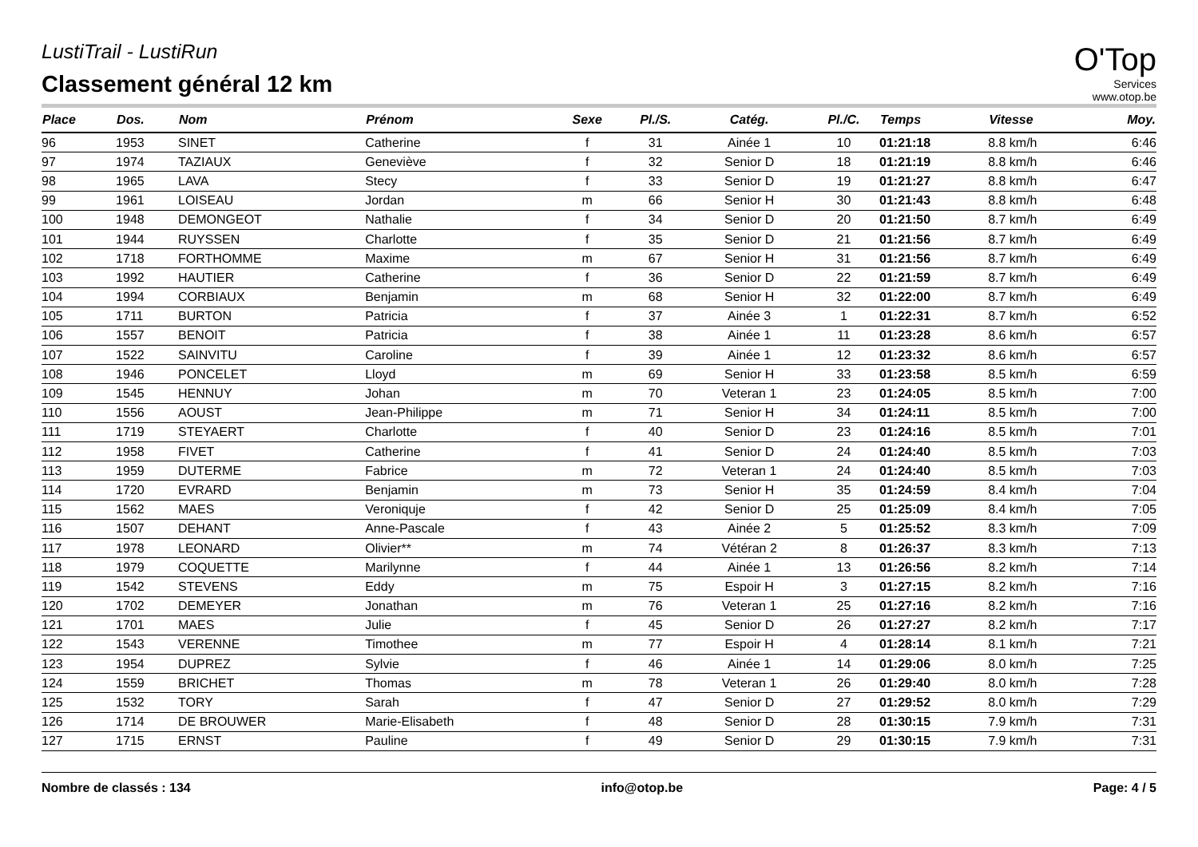O'Top
Services
www.otop.be
LustiTrail - LustiRun
Classement général 12 km
| Place | Dos. | Nom | Prénom | Sexe | Pl./S. | Catég. | Pl./C. | Temps | Vitesse | Moy. |
| --- | --- | --- | --- | --- | --- | --- | --- | --- | --- | --- |
| 96 | 1953 | SINET | Catherine | f | 31 | Ainée 1 | 10 | 01:21:18 | 8.8 km/h | 6:46 |
| 97 | 1974 | TAZIAUX | Geneviève | f | 32 | Senior D | 18 | 01:21:19 | 8.8 km/h | 6:46 |
| 98 | 1965 | LAVA | Stecy | f | 33 | Senior D | 19 | 01:21:27 | 8.8 km/h | 6:47 |
| 99 | 1961 | LOISEAU | Jordan | m | 66 | Senior H | 30 | 01:21:43 | 8.8 km/h | 6:48 |
| 100 | 1948 | DEMONGEOT | Nathalie | f | 34 | Senior D | 20 | 01:21:50 | 8.7 km/h | 6:49 |
| 101 | 1944 | RUYSSEN | Charlotte | f | 35 | Senior D | 21 | 01:21:56 | 8.7 km/h | 6:49 |
| 102 | 1718 | FORTHOMME | Maxime | m | 67 | Senior H | 31 | 01:21:56 | 8.7 km/h | 6:49 |
| 103 | 1992 | HAUTIER | Catherine | f | 36 | Senior D | 22 | 01:21:59 | 8.7 km/h | 6:49 |
| 104 | 1994 | CORBIAUX | Benjamin | m | 68 | Senior H | 32 | 01:22:00 | 8.7 km/h | 6:49 |
| 105 | 1711 | BURTON | Patricia | f | 37 | Ainée 3 | 1 | 01:22:31 | 8.7 km/h | 6:52 |
| 106 | 1557 | BENOIT | Patricia | f | 38 | Ainée 1 | 11 | 01:23:28 | 8.6 km/h | 6:57 |
| 107 | 1522 | SAINVITU | Caroline | f | 39 | Ainée 1 | 12 | 01:23:32 | 8.6 km/h | 6:57 |
| 108 | 1946 | PONCELET | Lloyd | m | 69 | Senior H | 33 | 01:23:58 | 8.5 km/h | 6:59 |
| 109 | 1545 | HENNUY | Johan | m | 70 | Veteran 1 | 23 | 01:24:05 | 8.5 km/h | 7:00 |
| 110 | 1556 | AOUST | Jean-Philippe | m | 71 | Senior H | 34 | 01:24:11 | 8.5 km/h | 7:00 |
| 111 | 1719 | STEYAERT | Charlotte | f | 40 | Senior D | 23 | 01:24:16 | 8.5 km/h | 7:01 |
| 112 | 1958 | FIVET | Catherine | f | 41 | Senior D | 24 | 01:24:40 | 8.5 km/h | 7:03 |
| 113 | 1959 | DUTERME | Fabrice | m | 72 | Veteran 1 | 24 | 01:24:40 | 8.5 km/h | 7:03 |
| 114 | 1720 | EVRARD | Benjamin | m | 73 | Senior H | 35 | 01:24:59 | 8.4 km/h | 7:04 |
| 115 | 1562 | MAES | Veroniquje | f | 42 | Senior D | 25 | 01:25:09 | 8.4 km/h | 7:05 |
| 116 | 1507 | DEHANT | Anne-Pascale | f | 43 | Ainée 2 | 5 | 01:25:52 | 8.3 km/h | 7:09 |
| 117 | 1978 | LEONARD | Olivier** | m | 74 | Vétéran 2 | 8 | 01:26:37 | 8.3 km/h | 7:13 |
| 118 | 1979 | COQUETTE | Marilynne | f | 44 | Ainée 1 | 13 | 01:26:56 | 8.2 km/h | 7:14 |
| 119 | 1542 | STEVENS | Eddy | m | 75 | Espoir H | 3 | 01:27:15 | 8.2 km/h | 7:16 |
| 120 | 1702 | DEMEYER | Jonathan | m | 76 | Veteran 1 | 25 | 01:27:16 | 8.2 km/h | 7:16 |
| 121 | 1701 | MAES | Julie | f | 45 | Senior D | 26 | 01:27:27 | 8.2 km/h | 7:17 |
| 122 | 1543 | VERENNE | Timothee | m | 77 | Espoir H | 4 | 01:28:14 | 8.1 km/h | 7:21 |
| 123 | 1954 | DUPREZ | Sylvie | f | 46 | Ainée 1 | 14 | 01:29:06 | 8.0 km/h | 7:25 |
| 124 | 1559 | BRICHET | Thomas | m | 78 | Veteran 1 | 26 | 01:29:40 | 8.0 km/h | 7:28 |
| 125 | 1532 | TORY | Sarah | f | 47 | Senior D | 27 | 01:29:52 | 8.0 km/h | 7:29 |
| 126 | 1714 | DE BROUWER | Marie-Elisabeth | f | 48 | Senior D | 28 | 01:30:15 | 7.9 km/h | 7:31 |
| 127 | 1715 | ERNST | Pauline | f | 49 | Senior D | 29 | 01:30:15 | 7.9 km/h | 7:31 |
Nombre de classés : 134 info@otop.be Page: 4 / 5